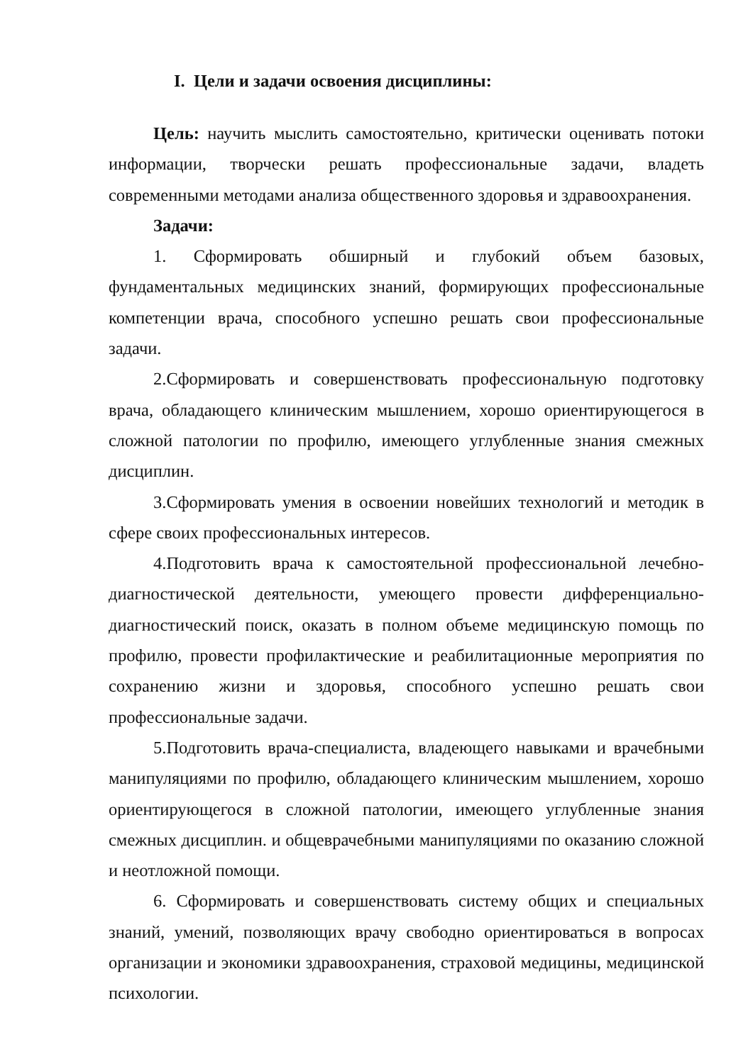I. Цели и задачи освоения дисциплины:
Цель: научить мыслить самостоятельно, критически оценивать потоки информации, творчески решать профессиональные задачи, владеть современными методами анализа общественного здоровья и здравоохранения.
Задачи:
1. Сформировать обширный и глубокий объем базовых, фундаментальных медицинских знаний, формирующих профессиональные компетенции врача, способного успешно решать свои профессиональные задачи.
2.Сформировать и совершенствовать профессиональную подготовку врача, обладающего клиническим мышлением, хорошо ориентирующегося в сложной патологии по профилю, имеющего углубленные знания смежных дисциплин.
3.Сформировать умения в освоении новейших технологий и методик в сфере своих профессиональных интересов.
4.Подготовить врача к самостоятельной профессиональной лечебно-диагностической деятельности, умеющего провести дифференциально-диагностический поиск, оказать в полном объеме медицинскую помощь по профилю, провести профилактические и реабилитационные мероприятия по сохранению жизни и здоровья, способного успешно решать свои профессиональные задачи.
5.Подготовить врача-специалиста, владеющего навыками и врачебными манипуляциями по профилю, обладающего клиническим мышлением, хорошо ориентирующегося в сложной патологии, имеющего углубленные знания смежных дисциплин. и общеврачебными манипуляциями по оказанию сложной и неотложной помощи.
6. Сформировать и совершенствовать систему общих и специальных знаний, умений, позволяющих врачу свободно ориентироваться в вопросах организации и экономики здравоохранения, страховой медицины, медицинской психологии.